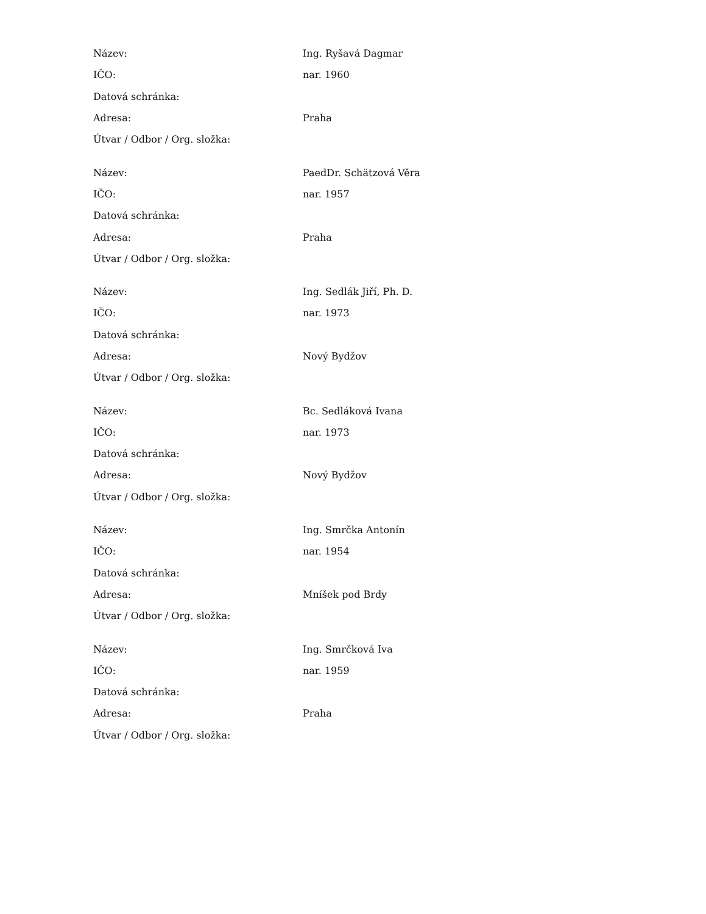| Název: | Ing. Ryšavá Dagmar |
| IČO: | nar. 1960 |
| Datová schránka: | |
| Adresa: | Praha |
| Útvar / Odbor / Org. složka: | |
| Název: | PaedDr. Schätzová Věra |
| IČO: | nar. 1957 |
| Datová schránka: | |
| Adresa: | Praha |
| Útvar / Odbor / Org. složka: | |
| Název: | Ing. Sedlák Jiří, Ph. D. |
| IČO: | nar. 1973 |
| Datová schránka: | |
| Adresa: | Nový Bydžov |
| Útvar / Odbor / Org. složka: | |
| Název: | Bc. Sedláková Ivana |
| IČO: | nar. 1973 |
| Datová schránka: | |
| Adresa: | Nový Bydžov |
| Útvar / Odbor / Org. složka: | |
| Název: | Ing. Smrčka Antonín |
| IČO: | nar. 1954 |
| Datová schránka: | |
| Adresa: | Mníšek pod Brdy |
| Útvar / Odbor / Org. složka: | |
| Název: | Ing. Smrčková Iva |
| IČO: | nar. 1959 |
| Datová schránka: | |
| Adresa: | Praha |
| Útvar / Odbor / Org. složka: | |